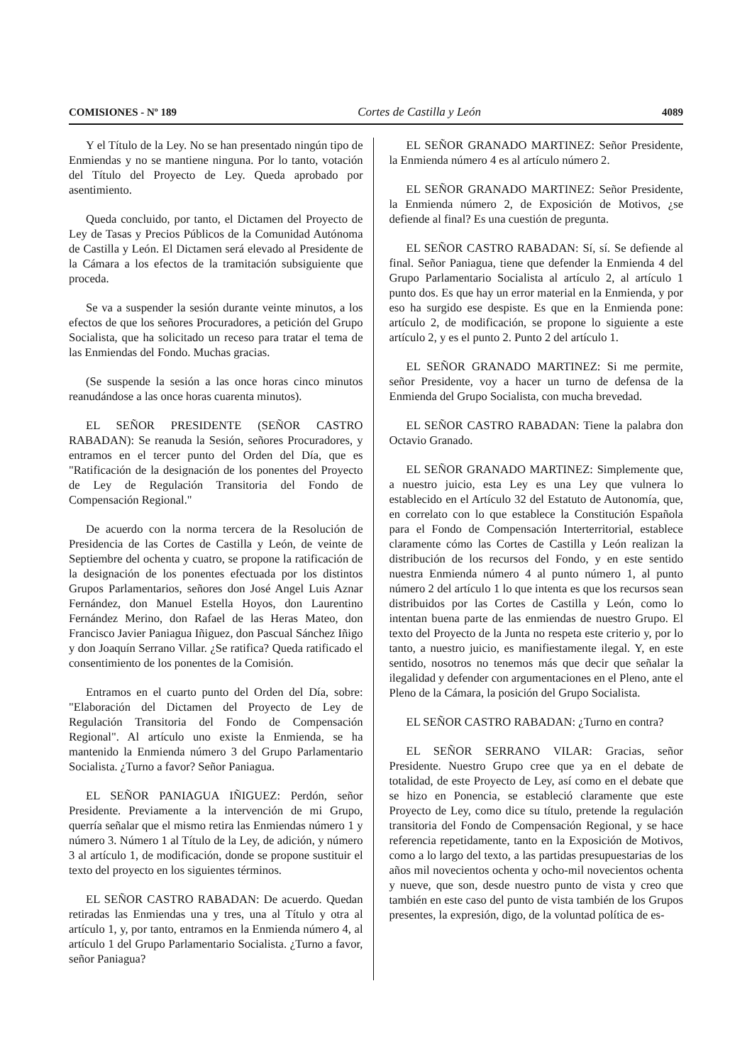COMISIONES - Nº 189 Cortes de Castilla y León 4089
Y el Título de la Ley. No se han presentado ningún tipo de Enmiendas y no se mantiene ninguna. Por lo tanto, votación del Título del Proyecto de Ley. Queda aprobado por asentimiento.
Queda concluido, por tanto, el Dictamen del Proyecto de Ley de Tasas y Precios Públicos de la Comunidad Autónoma de Castilla y León. El Dictamen será elevado al Presidente de la Cámara a los efectos de la tramitación subsiguiente que proceda.
Se va a suspender la sesión durante veinte minutos, a los efectos de que los señores Procuradores, a petición del Grupo Socialista, que ha solicitado un receso para tratar el tema de las Enmiendas del Fondo. Muchas gracias.
(Se suspende la sesión a las once horas cinco minutos reanudándose a las once horas cuarenta minutos).
EL SEÑOR PRESIDENTE (SEÑOR CASTRO RABADAN): Se reanuda la Sesión, señores Procuradores, y entramos en el tercer punto del Orden del Día, que es "Ratificación de la designación de los ponentes del Proyecto de Ley de Regulación Transitoria del Fondo de Compensación Regional."
De acuerdo con la norma tercera de la Resolución de Presidencia de las Cortes de Castilla y León, de veinte de Septiembre del ochenta y cuatro, se propone la ratificación de la designación de los ponentes efectuada por los distintos Grupos Parlamentarios, señores don José Angel Luis Aznar Fernández, don Manuel Estella Hoyos, don Laurentino Fernández Merino, don Rafael de las Heras Mateo, don Francisco Javier Paniagua Iñiguez, don Pascual Sánchez Iñigo y don Joaquín Serrano Villar. ¿Se ratifica? Queda ratificado el consentimiento de los ponentes de la Comisión.
Entramos en el cuarto punto del Orden del Día, sobre: "Elaboración del Dictamen del Proyecto de Ley de Regulación Transitoria del Fondo de Compensación Regional". Al artículo uno existe la Enmienda, se ha mantenido la Enmienda número 3 del Grupo Parlamentario Socialista. ¿Turno a favor? Señor Paniagua.
EL SEÑOR PANIAGUA IÑIGUEZ: Perdón, señor Presidente. Previamente a la intervención de mi Grupo, querría señalar que el mismo retira las Enmiendas número 1 y número 3. Número 1 al Título de la Ley, de adición, y número 3 al artículo 1, de modificación, donde se propone sustituir el texto del proyecto en los siguientes términos.
EL SEÑOR CASTRO RABADAN: De acuerdo. Quedan retiradas las Enmiendas una y tres, una al Título y otra al artículo 1, y, por tanto, entramos en la Enmienda número 4, al artículo 1 del Grupo Parlamentario Socialista. ¿Turno a favor, señor Paniagua?
EL SEÑOR GRANADO MARTINEZ: Señor Presidente, la Enmienda número 4 es al artículo número 2.
EL SEÑOR GRANADO MARTINEZ: Señor Presidente, la Enmienda número 2, de Exposición de Motivos, ¿se defiende al final? Es una cuestión de pregunta.
EL SEÑOR CASTRO RABADAN: Sí, sí. Se defiende al final. Señor Paniagua, tiene que defender la Enmienda 4 del Grupo Parlamentario Socialista al artículo 2, al artículo 1 punto dos. Es que hay un error material en la Enmienda, y por eso ha surgido ese despiste. Es que en la Enmienda pone: artículo 2, de modificación, se propone lo siguiente a este artículo 2, y es el punto 2. Punto 2 del artículo 1.
EL SEÑOR GRANADO MARTINEZ: Si me permite, señor Presidente, voy a hacer un turno de defensa de la Enmienda del Grupo Socialista, con mucha brevedad.
EL SEÑOR CASTRO RABADAN: Tiene la palabra don Octavio Granado.
EL SEÑOR GRANADO MARTINEZ: Simplemente que, a nuestro juicio, esta Ley es una Ley que vulnera lo establecido en el Artículo 32 del Estatuto de Autonomía, que, en correlato con lo que establece la Constitución Española para el Fondo de Compensación Interterritorial, establece claramente cómo las Cortes de Castilla y León realizan la distribución de los recursos del Fondo, y en este sentido nuestra Enmienda número 4 al punto número 1, al punto número 2 del artículo 1 lo que intenta es que los recursos sean distribuidos por las Cortes de Castilla y León, como lo intentan buena parte de las enmiendas de nuestro Grupo. El texto del Proyecto de la Junta no respeta este criterio y, por lo tanto, a nuestro juicio, es manifiestamente ilegal. Y, en este sentido, nosotros no tenemos más que decir que señalar la ilegalidad y defender con argumentaciones en el Pleno, ante el Pleno de la Cámara, la posición del Grupo Socialista.
EL SEÑOR CASTRO RABADAN: ¿Turno en contra?
EL SEÑOR SERRANO VILAR: Gracias, señor Presidente. Nuestro Grupo cree que ya en el debate de totalidad, de este Proyecto de Ley, así como en el debate que se hizo en Ponencia, se estableció claramente que este Proyecto de Ley, como dice su título, pretende la regulación transitoria del Fondo de Compensación Regional, y se hace referencia repetidamente, tanto en la Exposición de Motivos, como a lo largo del texto, a las partidas presupuestarias de los años mil novecientos ochenta y ocho-mil novecientos ochenta y nueve, que son, desde nuestro punto de vista y creo que también en este caso del punto de vista también de los Grupos presentes, la expresión, digo, de la voluntad política de es-